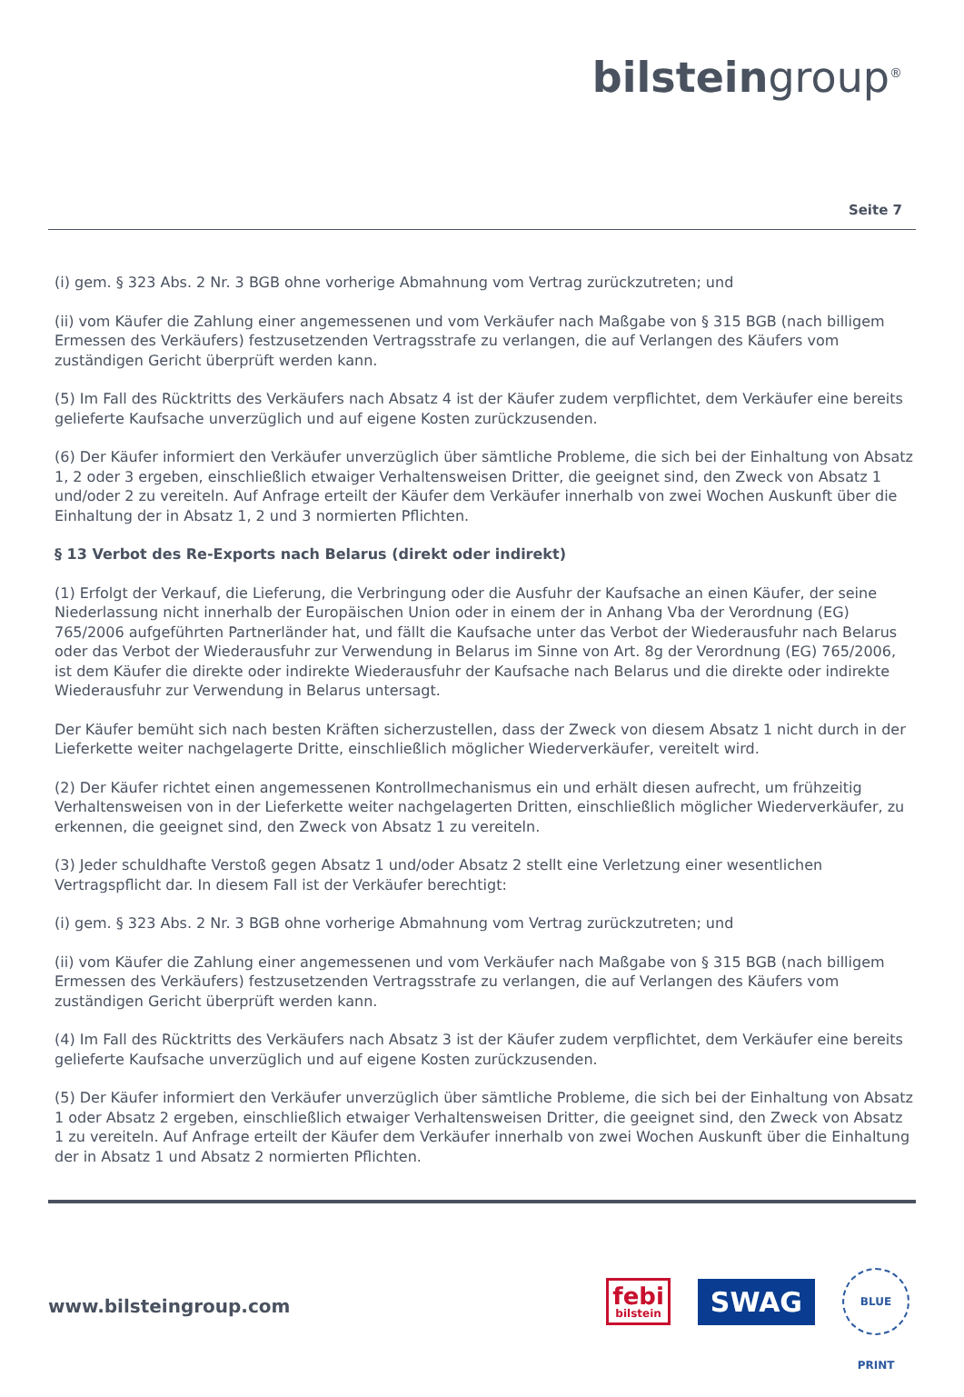bilsteingroup<sup>®</sup>
Seite 7
(i) gem. § 323 Abs. 2 Nr. 3 BGB ohne vorherige Abmahnung vom Vertrag zurückzutreten; und
(ii) vom Käufer die Zahlung einer angemessenen und vom Verkäufer nach Maßgabe von § 315 BGB (nach billigem Ermessen des Verkäufers) festzusetzenden Vertragsstrafe zu verlangen, die auf Verlangen des Käufers vom zuständigen Gericht überprüft werden kann.
(5) Im Fall des Rücktritts des Verkäufers nach Absatz 4 ist der Käufer zudem verpflichtet, dem Verkäufer eine bereits gelieferte Kaufsache unverzüglich und auf eigene Kosten zurückzusenden.
(6) Der Käufer informiert den Verkäufer unverzüglich über sämtliche Probleme, die sich bei der Einhaltung von Absatz 1, 2 oder 3 ergeben, einschließlich etwaiger Verhaltensweisen Dritter, die geeignet sind, den Zweck von Absatz 1 und/oder 2 zu vereiteln. Auf Anfrage erteilt der Käufer dem Verkäufer innerhalb von zwei Wochen Auskunft über die Einhaltung der in Absatz 1, 2 und 3 normierten Pflichten.
§ 13 Verbot des Re-Exports nach Belarus (direkt oder indirekt)
(1) Erfolgt der Verkauf, die Lieferung, die Verbringung oder die Ausfuhr der Kaufsache an einen Käufer, der seine Niederlassung nicht innerhalb der Europäischen Union oder in einem der in Anhang Vba der Verordnung (EG) 765/2006 aufgeführten Partnerländer hat, und fällt die Kaufsache unter das Verbot der Wiederausfuhr nach Belarus oder das Verbot der Wiederausfuhr zur Verwendung in Belarus im Sinne von Art. 8g der Verordnung (EG) 765/2006, ist dem Käufer die direkte oder indirekte Wiederausfuhr der Kaufsache nach Belarus und die direkte oder indirekte Wiederausfuhr zur Verwendung in Belarus untersagt.
Der Käufer bemüht sich nach besten Kräften sicherzustellen, dass der Zweck von diesem Absatz 1 nicht durch in der Lieferkette weiter nachgelagerte Dritte, einschließlich möglicher Wiederverkäufer, vereitelt wird.
(2) Der Käufer richtet einen angemessenen Kontrollmechanismus ein und erhält diesen aufrecht, um frühzeitig Verhaltensweisen von in der Lieferkette weiter nachgelagerten Dritten, einschließlich möglicher Wiederverkäufer, zu erkennen, die geeignet sind, den Zweck von Absatz 1 zu vereiteln.
(3) Jeder schuldhafte Verstoß gegen Absatz 1 und/oder Absatz 2 stellt eine Verletzung einer wesentlichen Vertragspflicht dar. In diesem Fall ist der Verkäufer berechtigt:
(i) gem. § 323 Abs. 2 Nr. 3 BGB ohne vorherige Abmahnung vom Vertrag zurückzutreten; und
(ii) vom Käufer die Zahlung einer angemessenen und vom Verkäufer nach Maßgabe von § 315 BGB (nach billigem Ermessen des Verkäufers) festzusetzenden Vertragsstrafe zu verlangen, die auf Verlangen des Käufers vom zuständigen Gericht überprüft werden kann.
(4) Im Fall des Rücktritts des Verkäufers nach Absatz 3 ist der Käufer zudem verpflichtet, dem Verkäufer eine bereits gelieferte Kaufsache unverzüglich und auf eigene Kosten zurückzusenden.
(5) Der Käufer informiert den Verkäufer unverzüglich über sämtliche Probleme, die sich bei der Einhaltung von Absatz 1 oder Absatz 2 ergeben, einschließlich etwaiger Verhaltensweisen Dritter, die geeignet sind, den Zweck von Absatz 1 zu vereiteln. Auf Anfrage erteilt der Käufer dem Verkäufer innerhalb von zwei Wochen Auskunft über die Einhaltung der in Absatz 1 und Absatz 2 normierten Pflichten.
www.bilsteingroup.com
febi
bilstein
SWAG
BLUE PRINT